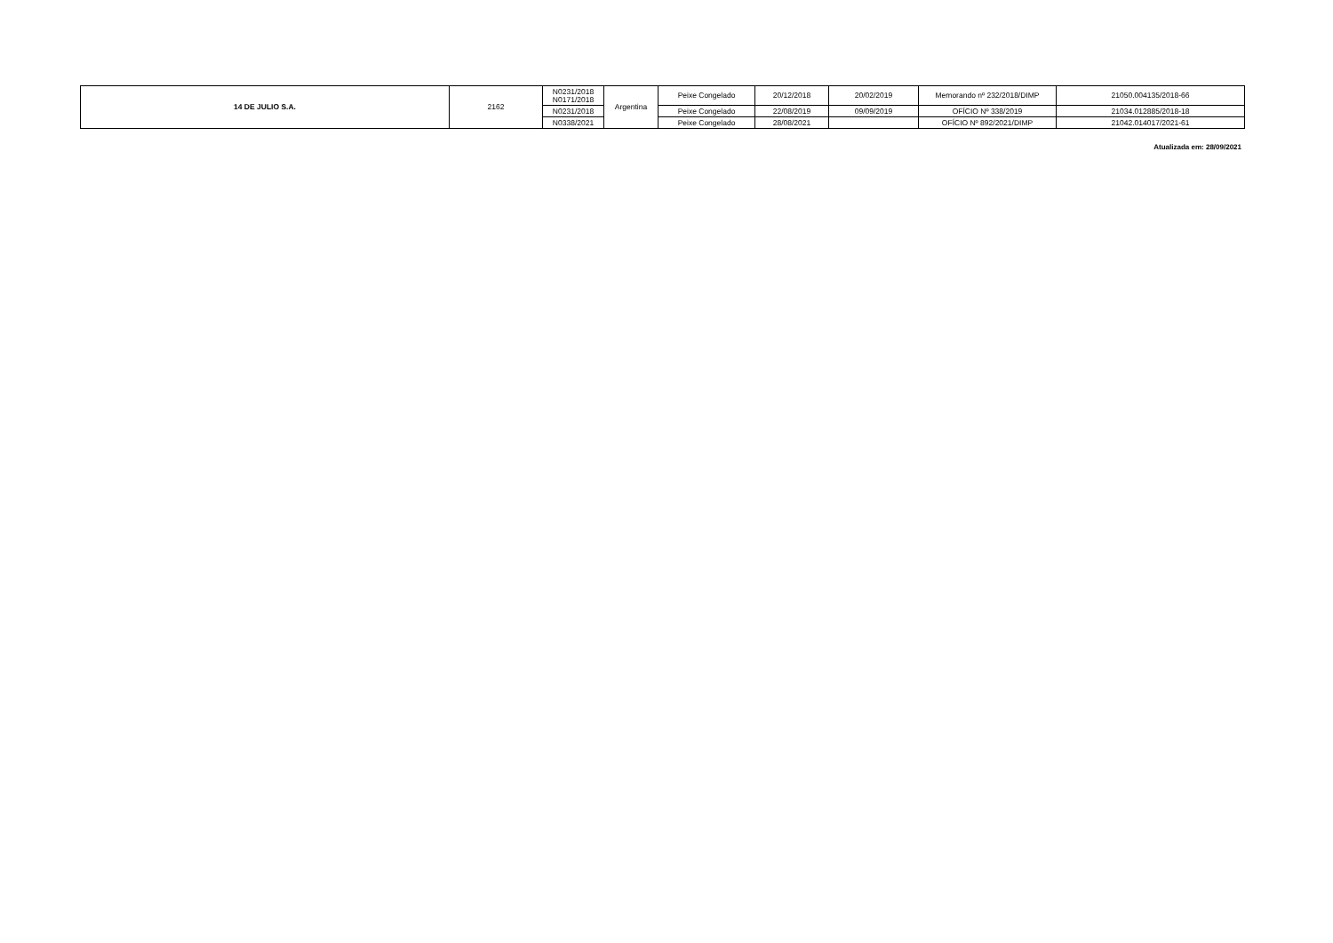| 14 DE JULIO S.A. | 2162 | N0231/2018 N0171/2018 | Argentina | Peixe Congelado | 20/12/2018 | 20/02/2019 | Memorando nº 232/2018/DIMP | 21050.004135/2018-66 |
| | | N0231/2018 | | Peixe Congelado | 22/08/2019 | 09/09/2019 | OFÍCIO Nº 338/2019 | 21034.012885/2018-18 |
| | | N0338/2021 | | Peixe Congelado | 28/08/2021 | | OFÍCIO Nº 892/2021/DIMP | 21042.014017/2021-61 |
Atualizada em: 28/09/2021